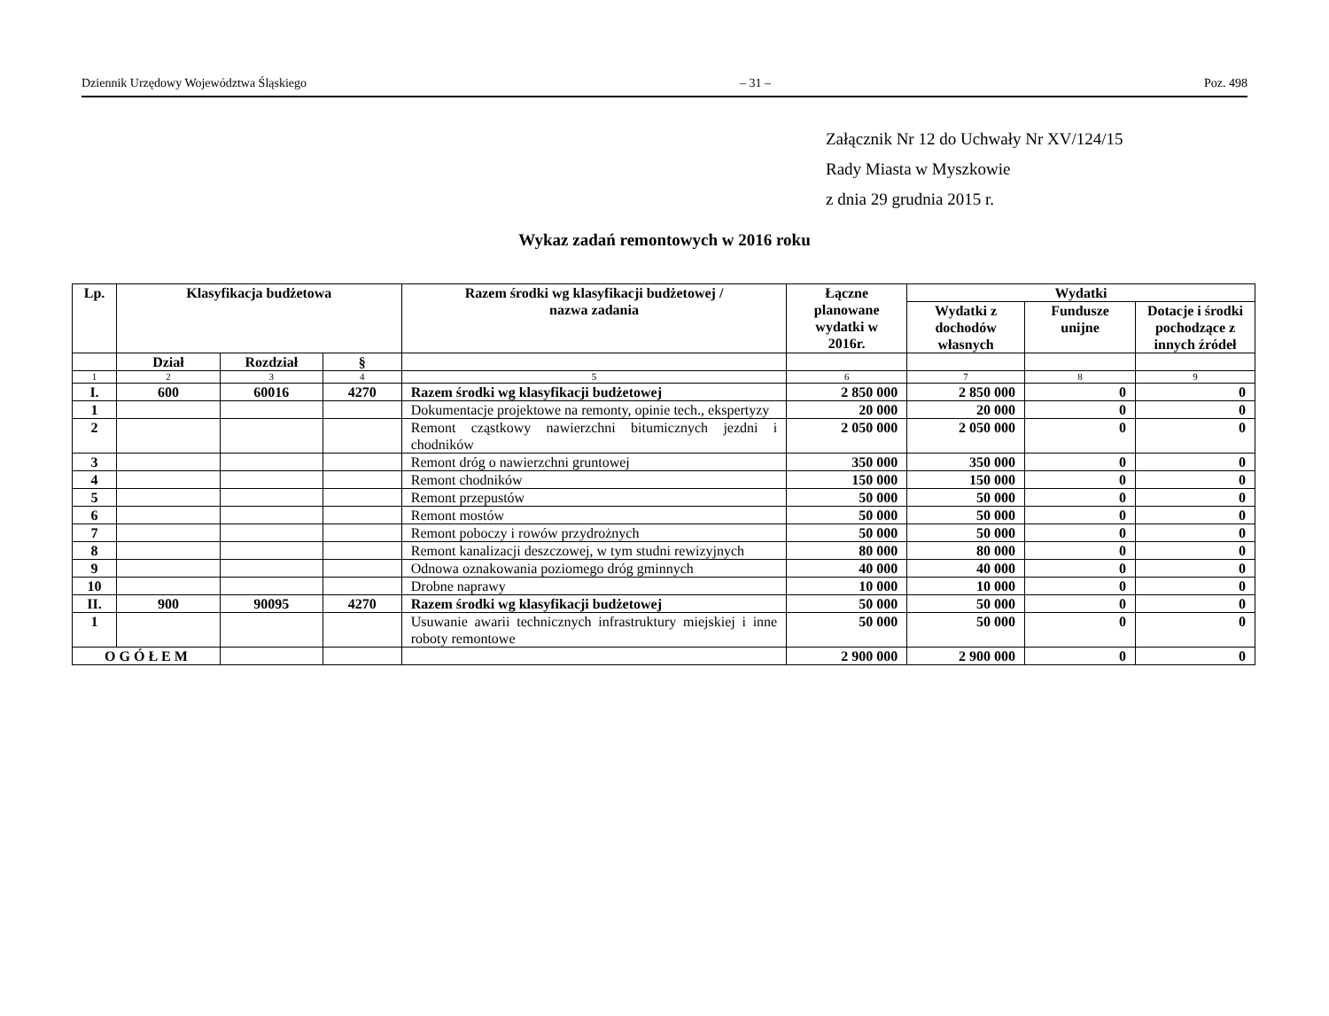Dziennik Urzędowy Województwa Śląskiego – 31 – Poz. 498
Załącznik Nr 12 do Uchwały Nr XV/124/15
Rady Miasta w Myszkowie
z dnia 29 grudnia 2015 r.
Wykaz zadań remontowych w 2016 roku
| Lp. | Klasyfikacja budżetowa | | | Razem środki wg klasyfikacji budżetowej / nazwa zadania | Łączne planowane wydatki w 2016r. | Wydatki | | |
| --- | --- | --- | --- | --- | --- | --- | --- | --- |
| | | | | | | Wydatki z dochodów własnych | Fundusze unijne | Dotacje i środki pochodzące z innych źródeł |
| | Dział | Rozdział | § | | | | | |
| 1 | 2 | 3 | 4 | 5 | 6 | 7 | 8 | 9 |
| I. | 600 | 60016 | 4270 | Razem środki wg klasyfikacji budżetowej | 2 850 000 | 2 850 000 | 0 | 0 |
| 1 | | | | Dokumentacje projektowe na remonty, opinie tech., ekspertyzy | 20 000 | 20 000 | 0 | 0 |
| 2 | | | | Remont cząstkowy nawierzchni bitumicznych jezdni i chodników | 2 050 000 | 2 050 000 | 0 | 0 |
| 3 | | | | Remont dróg o nawierzchni gruntowej | 350 000 | 350 000 | 0 | 0 |
| 4 | | | | Remont chodników | 150 000 | 150 000 | 0 | 0 |
| 5 | | | | Remont przepustów | 50 000 | 50 000 | 0 | 0 |
| 6 | | | | Remont mostów | 50 000 | 50 000 | 0 | 0 |
| 7 | | | | Remont poboczy i rowów przydrożnych | 50 000 | 50 000 | 0 | 0 |
| 8 | | | | Remont kanalizacji deszczowej, w tym studni rewizyjnych | 80 000 | 80 000 | 0 | 0 |
| 9 | | | | Odnowa oznakowania poziomego dróg gminnych | 40 000 | 40 000 | 0 | 0 |
| 10 | | | | Drobne naprawy | 10 000 | 10 000 | 0 | 0 |
| II. | 900 | 90095 | 4270 | Razem środki wg klasyfikacji budżetowej | 50 000 | 50 000 | 0 | 0 |
| 1 | | | | Usuwanie awarii technicznych infrastruktury miejskiej i inne roboty remontowe | 50 000 | 50 000 | 0 | 0 |
| O G Ó Ł E M | | | | | 2 900 000 | 2 900 000 | 0 | 0 |